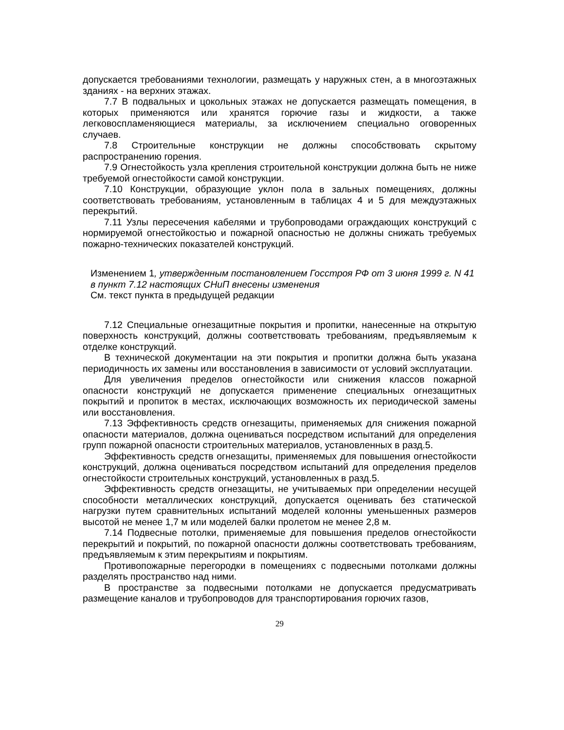допускается требованиями технологии, размещать у наружных стен, а в многоэтажных зданиях - на верхних этажах.
7.7 В подвальных и цокольных этажах не допускается размещать помещения, в которых применяются или хранятся горючие газы и жидкости, а также легковоспламеняющиеся материалы, за исключением специально оговоренных случаев.
7.8 Строительные конструкции не должны способствовать скрытому распространению горения.
7.9 Огнестойкость узла крепления строительной конструкции должна быть не ниже требуемой огнестойкости самой конструкции.
7.10 Конструкции, образующие уклон пола в зальных помещениях, должны соответствовать требованиям, установленным в таблицах 4 и 5 для междуэтажных перекрытий.
7.11 Узлы пересечения кабелями и трубопроводами ограждающих конструкций с нормируемой огнестойкостью и пожарной опасностью не должны снижать требуемых пожарно-технических показателей конструкций.
Изменением 1, утвержденным постановлением Госстроя РФ от 3 июня 1999 г. N 41 в пункт 7.12 настоящих СНиП внесены изменения
См. текст пункта в предыдущей редакции
7.12 Специальные огнезащитные покрытия и пропитки, нанесенные на открытую поверхность конструкций, должны соответствовать требованиям, предъявляемым к отделке конструкций.
В технической документации на эти покрытия и пропитки должна быть указана периодичность их замены или восстановления в зависимости от условий эксплуатации.
Для увеличения пределов огнестойкости или снижения классов пожарной опасности конструкций не допускается применение специальных огнезащитных покрытий и пропиток в местах, исключающих возможность их периодической замены или восстановления.
7.13 Эффективность средств огнезащиты, применяемых для снижения пожарной опасности материалов, должна оцениваться посредством испытаний для определения групп пожарной опасности строительных материалов, установленных в разд.5.
Эффективность средств огнезащиты, применяемых для повышения огнестойкости конструкций, должна оцениваться посредством испытаний для определения пределов огнестойкости строительных конструкций, установленных в разд.5.
Эффективность средств огнезащиты, не учитываемых при определении несущей способности металлических конструкций, допускается оценивать без статической нагрузки путем сравнительных испытаний моделей колонны уменьшенных размеров высотой не менее 1,7 м или моделей балки пролетом не менее 2,8 м.
7.14 Подвесные потолки, применяемые для повышения пределов огнестойкости перекрытий и покрытий, по пожарной опасности должны соответствовать требованиям, предъявляемым к этим перекрытиям и покрытиям.
Противопожарные перегородки в помещениях с подвесными потолками должны разделять пространство над ними.
В пространстве за подвесными потолками не допускается предусматривать размещение каналов и трубопроводов для транспортирования горючих газов,
29